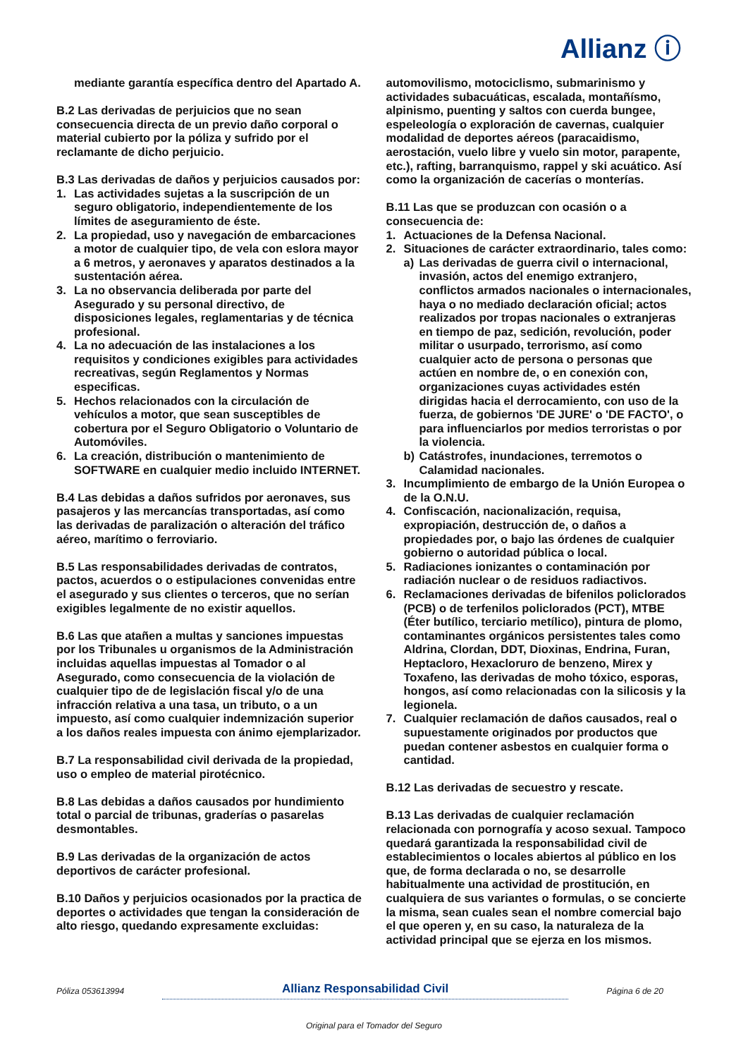Allianz ⓘ
mediante garantía específica dentro del Apartado A.
B.2 Las derivadas de perjuicios que no sean consecuencia directa de un previo daño corporal o material cubierto por la póliza y sufrido por el reclamante de dicho perjuicio.
B.3 Las derivadas de daños y perjuicios causados por:
1. Las actividades sujetas a la suscripción de un seguro obligatorio, independientemente de los límites de aseguramiento de éste.
2. La propiedad, uso y navegación de embarcaciones a motor de cualquier tipo, de vela con eslora mayor a 6 metros, y aeronaves y aparatos destinados a la sustentación aérea.
3. La no observancia deliberada por parte del Asegurado y su personal directivo, de disposiciones legales, reglamentarias y de técnica profesional.
4. La no adecuación de las instalaciones a los requisitos y condiciones exigibles para actividades recreativas, según Reglamentos y Normas especificas.
5. Hechos relacionados con la circulación de vehículos a motor, que sean susceptibles de cobertura por el Seguro Obligatorio o Voluntario de Automóviles.
6. La creación, distribución o mantenimiento de SOFTWARE en cualquier medio incluido INTERNET.
B.4 Las debidas a daños sufridos por aeronaves, sus pasajeros y las mercancías transportadas, así como las derivadas de paralización o alteración del tráfico aéreo, marítimo o ferroviario.
B.5 Las responsabilidades derivadas de contratos, pactos, acuerdos o o estipulaciones convenidas entre el asegurado y sus clientes o terceros, que no serían exigibles legalmente de no existir aquellos.
B.6 Las que atañen a multas y sanciones impuestas por los Tribunales u organismos de la Administración incluidas aquellas impuestas al Tomador o al Asegurado, como consecuencia de la violación de cualquier tipo de de legislación fiscal y/o de una infracción relativa a una tasa, un tributo, o a un impuesto, así como cualquier indemnización superior a los daños reales impuesta con ánimo ejemplarizador.
B.7 La responsabilidad civil derivada de la propiedad, uso o empleo de material pirotécnico.
B.8 Las debidas a daños causados por hundimiento total o parcial de tribunas, graderías o pasarelas desmontables.
B.9 Las derivadas de la organización de actos deportivos de carácter profesional.
B.10 Daños y perjuicios ocasionados por la practica de deportes o actividades que tengan la consideración de alto riesgo, quedando expresamente excluidas:
automovilismo, motociclismo, submarinismo y actividades subacuáticas, escalada, montañísmo, alpinismo, puenting y saltos con cuerda bungee, espeleología o exploración de cavernas, cualquier modalidad de deportes aéreos (paracaidismo, aerostación, vuelo libre y vuelo sin motor, parapente, etc.), rafting, barranquismo, rappel y ski acuático. Así como la organización de cacerías o monterías.
B.11 Las que se produzcan con ocasión o a consecuencia de:
1. Actuaciones de la Defensa Nacional.
2. Situaciones de carácter extraordinario, tales como:
a) Las derivadas de guerra civil o internacional, invasión, actos del enemigo extranjero, conflictos armados nacionales o internacionales, haya o no mediado declaración oficial; actos realizados por tropas nacionales o extranjeras en tiempo de paz, sedición, revolución, poder militar o usurpado, terrorismo, así como cualquier acto de persona o personas que actúen en nombre de, o en conexión con, organizaciones cuyas actividades estén dirigidas hacia el derrocamiento, con uso de la fuerza, de gobiernos 'DE JURE' o 'DE FACTO', o para influenciarlos por medios terroristas o por la violencia.
b) Catástrofes, inundaciones, terremotos o Calamidad nacionales.
3. Incumplimiento de embargo de la Unión Europea o de la O.N.U.
4. Confiscación, nacionalización, requisa, expropiación, destrucción de, o daños a propiedades por, o bajo las órdenes de cualquier gobierno o autoridad pública o local.
5. Radiaciones ionizantes o contaminación por radiación nuclear o de residuos radiactivos.
6. Reclamaciones derivadas de bifenilos policlorados (PCB) o de terfenilos policlorados (PCT), MTBE (Éter butílico, terciario metílico), pintura de plomo, contaminantes orgánicos persistentes tales como Aldrina, Clordan, DDT, Dioxinas, Endrina, Furan, Heptacloro, Hexacloruro de benzeno, Mirex y Toxafeno, las derivadas de moho tóxico, esporas, hongos, así como relacionadas con la silicosis y la legionela.
7. Cualquier reclamación de daños causados, real o supuestamente originados por productos que puedan contener asbestos en cualquier forma o cantidad.
B.12 Las derivadas de secuestro y rescate.
B.13 Las derivadas de cualquier reclamación relacionada con pornografía y acoso sexual. Tampoco quedará garantizada la responsabilidad civil de establecimientos o locales abiertos al público en los que, de forma declarada o no, se desarrolle habitualmente una actividad de prostitución, en cualquiera de sus variantes o formulas, o se concierte la misma, sean cuales sean el nombre comercial bajo el que operen y, en su caso, la naturaleza de la actividad principal que se ejerza en los mismos.
Póliza 053613994 Allianz Responsabilidad Civil Página 6 de 20
Original para el Tomador del Seguro